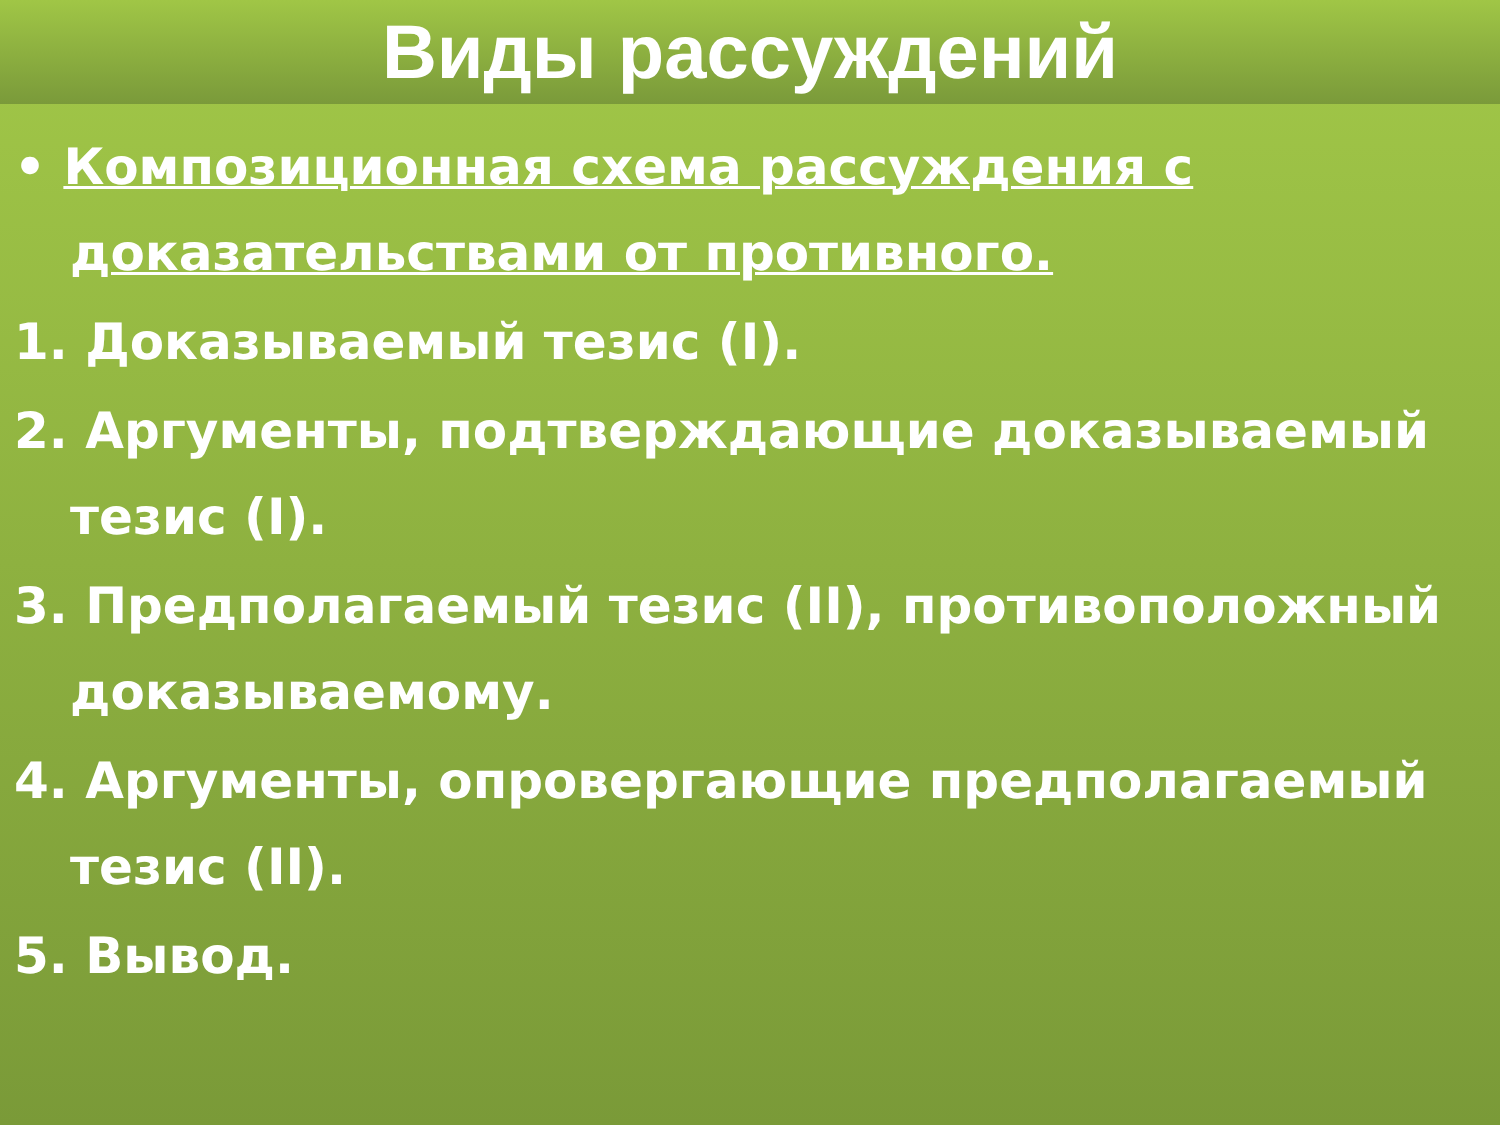Виды рассуждений
• Композиционная схема рассуждения с доказательствами от противного.
1. Доказываемый тезис (I).
2. Аргументы, подтверждающие доказываемый тезис (I).
3. Предполагаемый тезис (II), противоположный доказываемому.
4. Аргументы, опровергающие предполагаемый тезис (II).
5. Вывод.